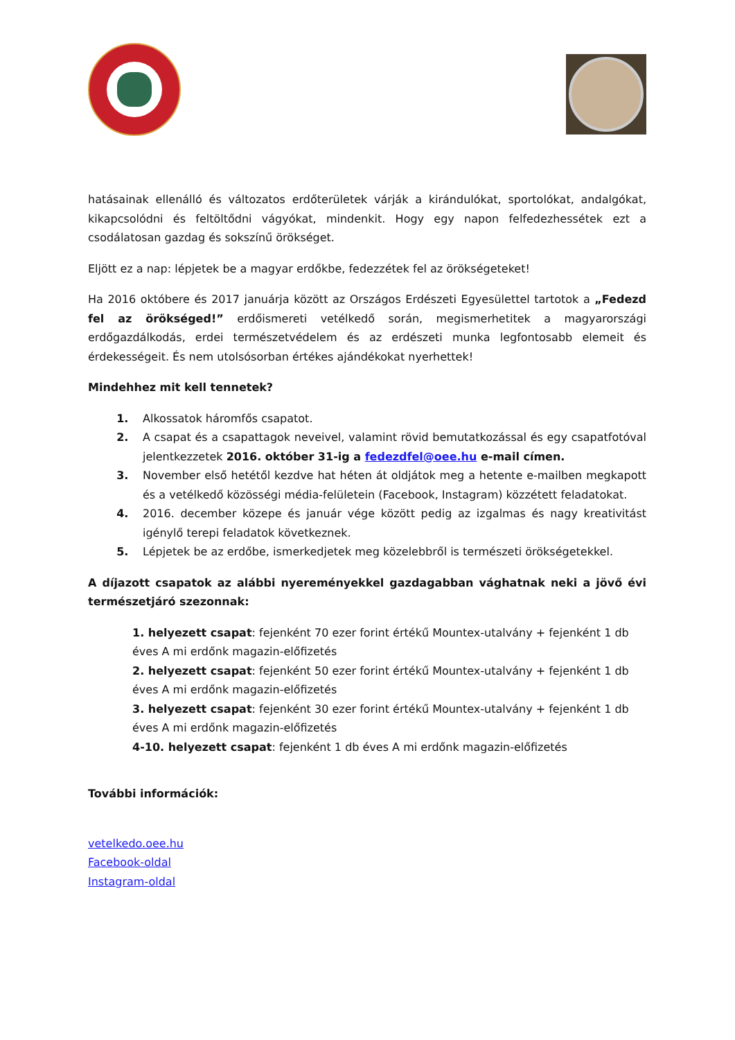hatásainak ellenálló és változatos erdőterületek várják a kirándulókat, sportolókat, andalgókat, kikapcsolódni és feltöltődni vágyókat, mindenkit. Hogy egy napon felfedezhessétek ezt a csodálatosan gazdag és sokszínű örökséget.
Eljött ez a nap: lépjetek be a magyar erdőkbe, fedezzétek fel az örökségeteket!
Ha 2016 októbere és 2017 januárja között az Országos Erdészeti Egyesülettel tartotok a „Fedezd fel az örökséged!” erdőismereti vetélkedő során, megismerhetitek a magyarországi erdőgazdálkodás, erdei természetvédelem és az erdészeti munka legfontosabb elemeit és érdekességeit. És nem utolsósorban értékes ajándékokat nyerhettek!
Mindehhez mit kell tennetek?
Alkossatok háromfős csapatot.
A csapat és a csapattagok neveivel, valamint rövid bemutatkozással és egy csapatfotóval jelentkezzetek 2016. október 31-ig a fedezdfel@oee.hu e-mail címen.
November első hetétől kezdve hat héten át oldjátok meg a hetente e-mailben megkapott és a vetélkedő közösségi média-felületein (Facebook, Instagram) közzétett feladatokat.
2016. december közepe és január vége között pedig az izgalmas és nagy kreativitást igénylő terepi feladatok következnek.
Lépjetek be az erdőbe, ismerkedjetek meg közelebbről is természeti örökségetekkel.
A díjazott csapatok az alábbi nyereményekkel gazdagabban vághatnak neki a jövő évi természetjáró szezonnak:
1. helyezett csapat: fejenként 70 ezer forint értékű Mountex-utalvány + fejenként 1 db éves A mi erdőnk magazin-előfizetés
2. helyezett csapat: fejenként 50 ezer forint értékű Mountex-utalvány + fejenként 1 db éves A mi erdőnk magazin-előfizetés
3. helyezett csapat: fejenként 30 ezer forint értékű Mountex-utalvány + fejenként 1 db éves A mi erdőnk magazin-előfizetés
4-10. helyezett csapat: fejenként 1 db éves A mi erdőnk magazin-előfizetés
További információk:
vetelkedo.oee.hu
Facebook-oldal
Instagram-oldal